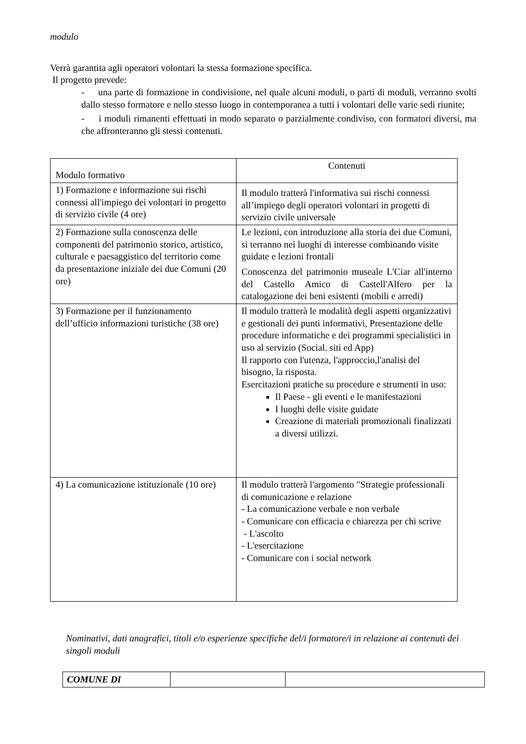modulo
Verrà garantita agli operatori volontari la stessa formazione specifica.
Il progetto prevede:
- una parte di formazione in condivisione, nel quale alcuni moduli, o parti di moduli, verranno svolti dallo stesso formatore e nello stesso luogo in contemporanea a tutti i volontari delle varie sedi riunite;
- i moduli rimanenti effettuati in modo separato o parzialmente condiviso, con formatori diversi, ma che affronteranno gli stessi contenuti.
| Modulo formativo | Contenuti |
| --- | --- |
| 1) Formazione e informazione sui rischi connessi all'impiego dei volontari in progetto di servizio civile (4 ore) | Il modulo tratterà l'informativa sui rischi connessi all’impiego degli operatori volontari in progetti di servizio civile universale |
| 2) Formazione sulla conoscenza delle componenti del patrimonio storico, artistico, culturale e paesaggistico del territorio come da presentazione iniziale dei due Comuni (20 ore) | Le lezioni, con introduzione alla storia dei due Comuni, si terranno nei luoghi di interesse combinando visite guidate e lezioni frontali Conoscenza del patrimonio museale L'Ciar all'interno del Castello Amico di Castell'Alfero per la catalogazione dei beni esistenti (mobili e arredi) |
| 3) Formazione per il funzionamento dell’ufficio informazioni turistiche (38 ore) | Il modulo tratterà le modalità degli aspetti organizzativi e gestionali dei punti informativi, Presentazione delle procedure informatiche e dei programmi specialistici in uso al servizio (Social. siti ed App) Il rapporto con l'utenza, l'approccio,l'analisi del bisogno, la risposta. Esercitazioni pratiche su procedure e strumenti in uso: Il Paese - gli eventi e le manifestazioni I luoghi delle visite guidate Creazione di materiali promozionali finalizzati a diversi utilizzi. |
| 4) La comunicazione istituzionale (10 ore) | Il modulo tratterà l'argomento "Strategie professionali di comunicazione e relazione - La comunicazione verbale e non verbale - Comunicare con efficacia e chiarezza per chi scrive - L'ascolto - L'esercitazione - Comunicare con i social network |
Nominativi, dati anagrafici, titoli e/o esperienze specifiche del/i formatore/i in relazione ai contenuti dei singoli moduli
| COMUNE DI | | |